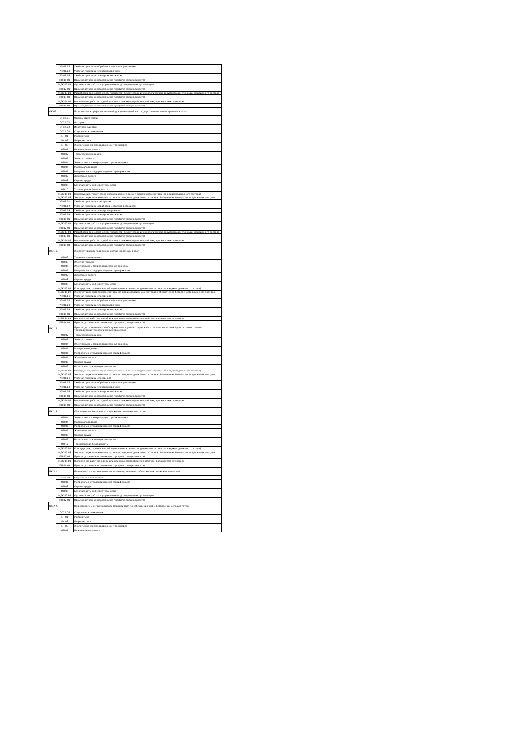| | УП.01.02 | Учебная практика (обработка металлов резанием) |
| | УП.01.03 | Учебная практика (электросварочная) |
| | УП.01.04 | Учебная практика (электромонтажная) |
| | ПП.01.01 | Производственная практика (по профилю специальности) |
| | МДК.02.01 | Организация работы и управление подразделением организации |
| | ПП.02.01 | Производственная практика (по профилю специальности) |
| | МДК.03.01 | Разработка технологических процессов, технической и технологической документации (по видам подвижного состава) |
| | ПП.03.01 | Производственная практика (по профилю специальности) |
| | МДК.04.01 | Выполнение работ по одной или нескольким профессиям рабочих, должностям служащих |
| | ПП.04.01 | Производственная практика (по профилю специальности) |
| ОК 09. | | Пользоваться профессиональной документацией на государственном и иностранном языках |
| | ОГСЭ.01 | Основы философии |
| | ОГСЭ.02 | История |
| | ОГСЭ.03 | Иностранный язык |
| | ОГСЭ.08 | Социальная психология |
| | ЕН.01 | Математика |
| | ЕН.02 | Информатика |
| | ЕН.03 | Экология на железнодорожном транспорте |
| | ОП.01 | Инженерная графика |
| | ОП.02 | Техническая механика |
| | ОП.03 | Электротехника |
| | ОП.04 | Электроника и микропроцессорная техника |
| | ОП.05 | Материаловедение |
| | ОП.06 | Метрология, стандартизация и сертификация |
| | ОП.07 | Железные дороги |
| | ОП.08 | Охрана труда |
| | ОП.09 | Безопасность жизнедеятельности |
| | ОП.10 | Транспортная безопасность |
| | МДК.01.01 | Конструкция, техническое обслуживание и ремонт подвижного состава (по видам подвижного состава) |
| | МДК.01.02 | Эксплуатация подвижного состава (по видам подвижного состава) и обеспечение безопасности движения поездов |
| | УП.01.01 | Учебная практика (слесарная) |
| | УП.01.02 | Учебная практика (обработка металлов резанием) |
| | УП.01.03 | Учебная практика (электросварочная) |
| | УП.01.04 | Учебная практика (электромонтажная) |
| | ПП.01.01 | Производственная практика (по профилю специальности) |
| | МДК.02.01 | Организация работы и управление подразделением организации |
| | ПП.02.01 | Производственная практика (по профилю специальности) |
| | МДК.03.01 | Разработка технологических процессов, технической и технологической документации (по видам подвижного состава) |
| | ПП.03.01 | Производственная практика (по профилю специальности) |
| | МДК.04.01 | Выполнение работ по одной или нескольким профессиям рабочих, должностям служащих |
| | ПП.04.01 | Производственная практика (по профилю специальности) |
| ПК 1.1. | | Эксплуатировать подвижной состав железных дорог |
| | ОП.02 | Техническая механика |
| | ОП.03 | Электротехника |
| | ОП.04 | Электроника и микропроцессорная техника |
| | ОП.06 | Метрология, стандартизация и сертификация |
| | ОП.07 | Железные дороги |
| | ОП.08 | Охрана труда |
| | ОП.09 | Безопасность жизнедеятельности |
| | МДК.01.01 | Конструкция, техническое обслуживание и ремонт подвижного состава (по видам подвижного состава) |
| | МДК.01.02 | Эксплуатация подвижного состава (по видам подвижного состава) и обеспечение безопасности движения поездов |
| | УП.01.01 | Учебная практика (слесарная) |
| | УП.01.02 | Учебная практика (обработка металлов резанием) |
| | УП.01.03 | Учебная практика (электросварочная) |
| | УП.01.04 | Учебная практика (электромонтажная) |
| | ПП.01.01 | Производственная практика (по профилю специальности) |
| | МДК.04.01 | Выполнение работ по одной или нескольким профессиям рабочих, должностям служащих |
| | ПП.04.01 | Производственная практика (по профилю специальности) |
| ПК 1.2. | | Производить техническое обслуживание и ремонт подвижного состава железных дорог в соответствии с требованиями технологических процессов |
| | ОП.02 | Техническая механика |
| | ОП.03 | Электротехника |
| | ОП.04 | Электроника и микропроцессорная техника |
| | ОП.05 | Материаловедение |
| | ОП.06 | Метрология, стандартизация и сертификация |
| | ОП.07 | Железные дороги |
| | ОП.08 | Охрана труда |
| | ОП.09 | Безопасность жизнедеятельности |
| | МДК.01.01 | Конструкция, техническое обслуживание и ремонт подвижного состава (по видам подвижного состава) |
| | МДК.01.02 | Эксплуатация подвижного состава (по видам подвижного состава) и обеспечение безопасности движения поездов |
| | УП.01.01 | Учебная практика (слесарная) |
| | УП.01.02 | Учебная практика (обработка металлов резанием) |
| | УП.01.03 | Учебная практика (электросварочная) |
| | УП.01.04 | Учебная практика (электромонтажная) |
| | ПП.01.01 | Производственная практика (по профилю специальности) |
| | МДК.04.01 | Выполнение работ по одной или нескольким профессиям рабочих, должностям служащих |
| | ПП.04.01 | Производственная практика (по профилю специальности) |
| ПК 1.3. | | Обеспечивать безопасность движения подвижного состава |
| | ОП.04 | Электроника и микропроцессорная техника |
| | ОП.05 | Материаловедение |
| | ОП.06 | Метрология, стандартизация и сертификация |
| | ОП.07 | Железные дороги |
| | ОП.08 | Охрана труда |
| | ОП.09 | Безопасность жизнедеятельности |
| | ОП.10 | Транспортная безопасность |
| | МДК.01.01 | Конструкция, техническое обслуживание и ремонт подвижного состава (по видам подвижного состава) |
| | МДК.01.02 | Эксплуатация подвижного состава (по видам подвижного состава) и обеспечение безопасности движения поездов |
| | ПП.01.01 | Производственная практика (по профилю специальности) |
| | МДК.04.01 | Выполнение работ по одной или нескольким профессиям рабочих, должностям служащих |
| | ПП.04.01 | Производственная практика (по профилю специальности) |
| ПК 2.1. | | Планировать и организовывать производственные работы коллективом исполнителей |
| | ОГСЭ.08 | Социальная психология |
| | ОП.06 | Метрология, стандартизация и сертификация |
| | ОП.08 | Охрана труда |
| | ОП.09 | Безопасность жизнедеятельности |
| | МДК.02.01 | Организация работы и управление подразделением организации |
| | ПП.02.01 | Производственная практика (по профилю специальности) |
| ПК 2.2. | | Планировать и организовывать мероприятия по соблюдению норм безопасных условий труда |
| | ОГСЭ.08 | Социальная психология |
| | ЕН.01 | Математика |
| | ЕН.02 | Информатика |
| | ЕН.03 | Экология на железнодорожном транспорте |
| | ОП.01 | Инженерная графика |